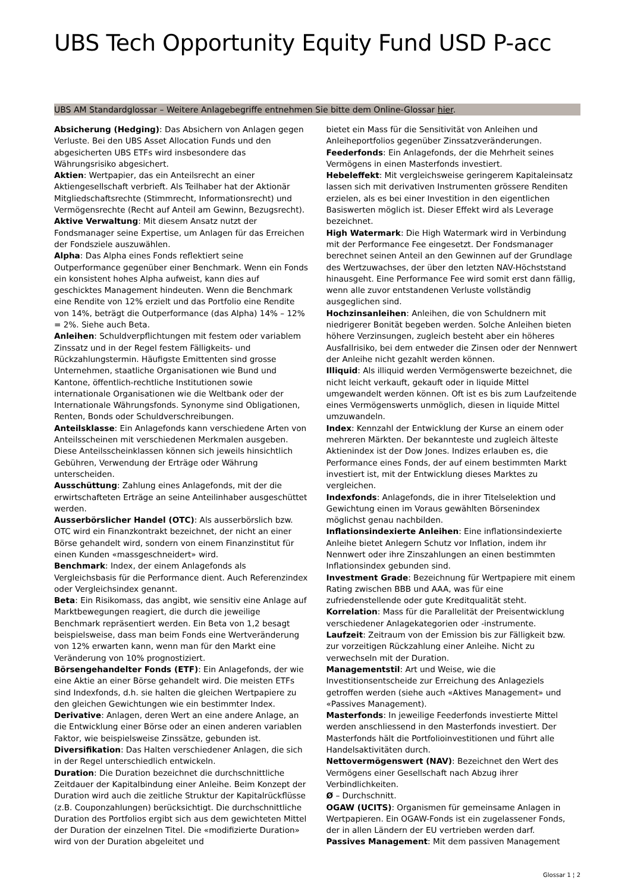UBS Tech Opportunity Equity Fund USD P-acc
UBS AM Standardglossar – Weitere Anlagebegriffe entnehmen Sie bitte dem Online-Glossar hier.
Absicherung (Hedging): Das Absichern von Anlagen gegen Verluste. Bei den UBS Asset Allocation Funds und den abgesicherten UBS ETFs wird insbesondere das Währungsrisiko abgesichert.
Aktien: Wertpapier, das ein Anteilsrecht an einer Aktiengesellschaft verbrieft. Als Teilhaber hat der Aktionär Mitgliedschaftsrechte (Stimmrecht, Informationsrecht) und Vermögensrechte (Recht auf Anteil am Gewinn, Bezugsrecht).
Aktive Verwaltung: Mit diesem Ansatz nutzt der Fondsmanager seine Expertise, um Anlagen für das Erreichen der Fondsziele auszuwählen.
Alpha: Das Alpha eines Fonds reflektiert seine Outperformance gegenüber einer Benchmark. Wenn ein Fonds ein konsistent hohes Alpha aufweist, kann dies auf geschicktes Management hindeuten. Wenn die Benchmark eine Rendite von 12% erzielt und das Portfolio eine Rendite von 14%, beträgt die Outperformance (das Alpha) 14% – 12% = 2%. Siehe auch Beta.
Anleihen: Schuldverpflichtungen mit festem oder variablem Zinssatz und in der Regel festem Fälligkeits- und Rückzahlungstermin. Häufigste Emittenten sind grosse Unternehmen, staatliche Organisationen wie Bund und Kantone, öffentlich-rechtliche Institutionen sowie internationale Organisationen wie die Weltbank oder der Internationale Währungsfonds. Synonyme sind Obligationen, Renten, Bonds oder Schuldverschreibungen.
Anteilsklasse: Ein Anlagefonds kann verschiedene Arten von Anteilsscheinen mit verschiedenen Merkmalen ausgeben. Diese Anteilsscheinklassen können sich jeweils hinsichtlich Gebühren, Verwendung der Erträge oder Währung unterscheiden.
Ausschüttung: Zahlung eines Anlagefonds, mit der die erwirtschafteten Erträge an seine Anteilinhaber ausgeschüttet werden.
Ausserbörslicher Handel (OTC): Als ausserbörslich bzw. OTC wird ein Finanzkontrakt bezeichnet, der nicht an einer Börse gehandelt wird, sondern von einem Finanzinstitut für einen Kunden «massgeschneidert» wird.
Benchmark: Index, der einem Anlagefonds als Vergleichsbasis für die Performance dient. Auch Referenzindex oder Vergleichsindex genannt.
Beta: Ein Risikomass, das angibt, wie sensitiv eine Anlage auf Marktbewegungen reagiert, die durch die jeweilige Benchmark repräsentiert werden. Ein Beta von 1,2 besagt beispielsweise, dass man beim Fonds eine Wertveränderung von 12% erwarten kann, wenn man für den Markt eine Veränderung von 10% prognostiziert.
Börsengehandelter Fonds (ETF): Ein Anlagefonds, der wie eine Aktie an einer Börse gehandelt wird. Die meisten ETFs sind Indexfonds, d.h. sie halten die gleichen Wertpapiere zu den gleichen Gewichtungen wie ein bestimmter Index.
Derivative: Anlagen, deren Wert an eine andere Anlage, an die Entwicklung einer Börse oder an einen anderen variablen Faktor, wie beispielsweise Zinssätze, gebunden ist.
Diversifikation: Das Halten verschiedener Anlagen, die sich in der Regel unterschiedlich entwickeln.
Duration: Die Duration bezeichnet die durchschnittliche Zeitdauer der Kapitalbindung einer Anleihe. Beim Konzept der Duration wird auch die zeitliche Struktur der Kapitalrückflüsse (z.B. Couponzahlungen) berücksichtigt. Die durchschnittliche Duration des Portfolios ergibt sich aus dem gewichteten Mittel der Duration der einzelnen Titel. Die «modifizierte Duration» wird von der Duration abgeleitet und
bietet ein Mass für die Sensitivität von Anleihen und Anleiheportfolios gegenüber Zinssatzveränderungen.
Feederfonds: Ein Anlagefonds, der die Mehrheit seines Vermögens in einen Masterfonds investiert.
Hebeleffekt: Mit vergleichsweise geringerem Kapitaleinsatz lassen sich mit derivativen Instrumenten grössere Renditen erzielen, als es bei einer Investition in den eigentlichen Basiswerten möglich ist. Dieser Effekt wird als Leverage bezeichnet.
High Watermark: Die High Watermark wird in Verbindung mit der Performance Fee eingesetzt. Der Fondsmanager berechnet seinen Anteil an den Gewinnen auf der Grundlage des Wertzuwachses, der über den letzten NAV-Höchststand hinausgeht. Eine Performance Fee wird somit erst dann fällig, wenn alle zuvor entstandenen Verluste vollständig ausgeglichen sind.
Hochzinsanleihen: Anleihen, die von Schuldnern mit niedrigerer Bonität begeben werden. Solche Anleihen bieten höhere Verzinsungen, zugleich besteht aber ein höheres Ausfallrisiko, bei dem entweder die Zinsen oder der Nennwert der Anleihe nicht gezahlt werden können.
Illiquid: Als illiquid werden Vermögenswerte bezeichnet, die nicht leicht verkauft, gekauft oder in liquide Mittel umgewandelt werden können. Oft ist es bis zum Laufzeitende eines Vermögenswerts unmöglich, diesen in liquide Mittel umzuwandeln.
Index: Kennzahl der Entwicklung der Kurse an einem oder mehreren Märkten. Der bekannteste und zugleich älteste Aktienindex ist der Dow Jones. Indizes erlauben es, die Performance eines Fonds, der auf einem bestimmten Markt investiert ist, mit der Entwicklung dieses Marktes zu vergleichen.
Indexfonds: Anlagefonds, die in ihrer Titelselektion und Gewichtung einen im Voraus gewählten Börsenindex möglichst genau nachbilden.
Inflationsindexierte Anleihen: Eine inflationsindexierte Anleihe bietet Anlegern Schutz vor Inflation, indem ihr Nennwert oder ihre Zinszahlungen an einen bestimmten Inflationsindex gebunden sind.
Investment Grade: Bezeichnung für Wertpapiere mit einem Rating zwischen BBB und AAA, was für eine zufriedenstellende oder gute Kreditqualität steht.
Korrelation: Mass für die Parallelität der Preisentwicklung verschiedener Anlagekategorien oder -instrumente.
Laufzeit: Zeitraum von der Emission bis zur Fälligkeit bzw. zur vorzeitigen Rückzahlung einer Anleihe. Nicht zu verwechseln mit der Duration.
Managementstil: Art und Weise, wie die Investitionsentscheide zur Erreichung des Anlageziels getroffen werden (siehe auch «Aktives Management» und «Passives Management).
Masterfonds: In jeweilige Feederfonds investierte Mittel werden anschliessend in den Masterfonds investiert. Der Masterfonds hält die Portfolioinvestitionen und führt alle Handelsaktivitäten durch.
Nettovermögenswert (NAV): Bezeichnet den Wert des Vermögens einer Gesellschaft nach Abzug ihrer Verbindlichkeiten.
Ø – Durchschnitt.
OGAW (UCITS): Organismen für gemeinsame Anlagen in Wertpapieren. Ein OGAW-Fonds ist ein zugelassener Fonds, der in allen Ländern der EU vertrieben werden darf.
Passives Management: Mit dem passiven Management
Glossar 1 ¦ 2